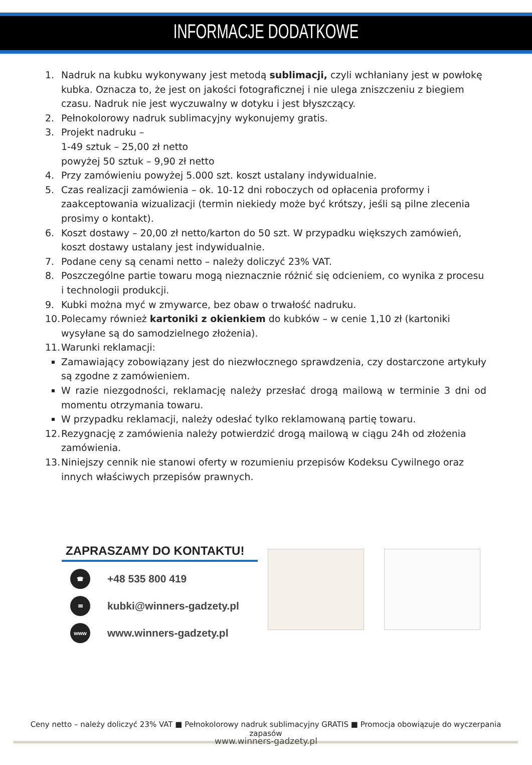INFORMACJE DODATKOWE
1. Nadruk na kubku wykonywany jest metodą sublimacji, czyli wchłaniany jest w powłokę kubka. Oznacza to, że jest on jakości fotograficznej i nie ulega zniszczeniu z biegiem czasu. Nadruk nie jest wyczuwalny w dotyku i jest błyszczący.
2. Pełnokolorowy nadruk sublimacyjny wykonujemy gratis.
3. Projekt nadruku –
1-49 sztuk – 25,00 zł netto
powyżej 50 sztuk – 9,90 zł netto
4. Przy zamówieniu powyżej 5.000 szt. koszt ustalany indywidualnie.
5. Czas realizacji zamówienia – ok. 10-12 dni roboczych od opłacenia proformy i zaakceptowania wizualizacji (termin niekiedy może być krótszy, jeśli są pilne zlecenia prosimy o kontakt).
6. Koszt dostawy – 20,00 zł netto/karton do 50 szt. W przypadku większych zamówień, koszt dostawy ustalany jest indywidualnie.
7. Podane ceny są cenami netto – należy doliczyć 23% VAT.
8. Poszczególne partie towaru mogą nieznacznie różnić się odcieniem, co wynika z procesu i technologii produkcji.
9. Kubki można myć w zmywarce, bez obaw o trwałość nadruku.
10. Polecamy również kartoniki z okienkiem do kubków – w cenie 1,10 zł (kartoniki wysyłane są do samodzielnego złożenia).
11. Warunki reklamacji:
Zamawiający zobowiązany jest do niezwłocznego sprawdzenia, czy dostarczone artykuły są zgodne z zamówieniem.
W razie niezgodności, reklamację należy przesłać drogą mailową w terminie 3 dni od momentu otrzymania towaru.
W przypadku reklamacji, należy odesłać tylko reklamowaną partię towaru.
12. Rezygnację z zamówienia należy potwierdzić drogą mailową w ciągu 24h od złożenia zamówienia.
13. Niniejszy cennik nie stanowi oferty w rozumieniu przepisów Kodeksu Cywilnego oraz innych właściwych przepisów prawnych.
ZAPRASZAMY DO KONTAKTU!
☎ +48 535 800 419
✉ kubki@winners-gadzety.pl
www www.winners-gadzety.pl
Ceny netto – należy doliczyć 23% VAT ■ Pełnokolorowy nadruk sublimacyjny GRATIS ■ Promocja obowiązuje do wyczerpania zapasów
www.winners-gadzety.pl